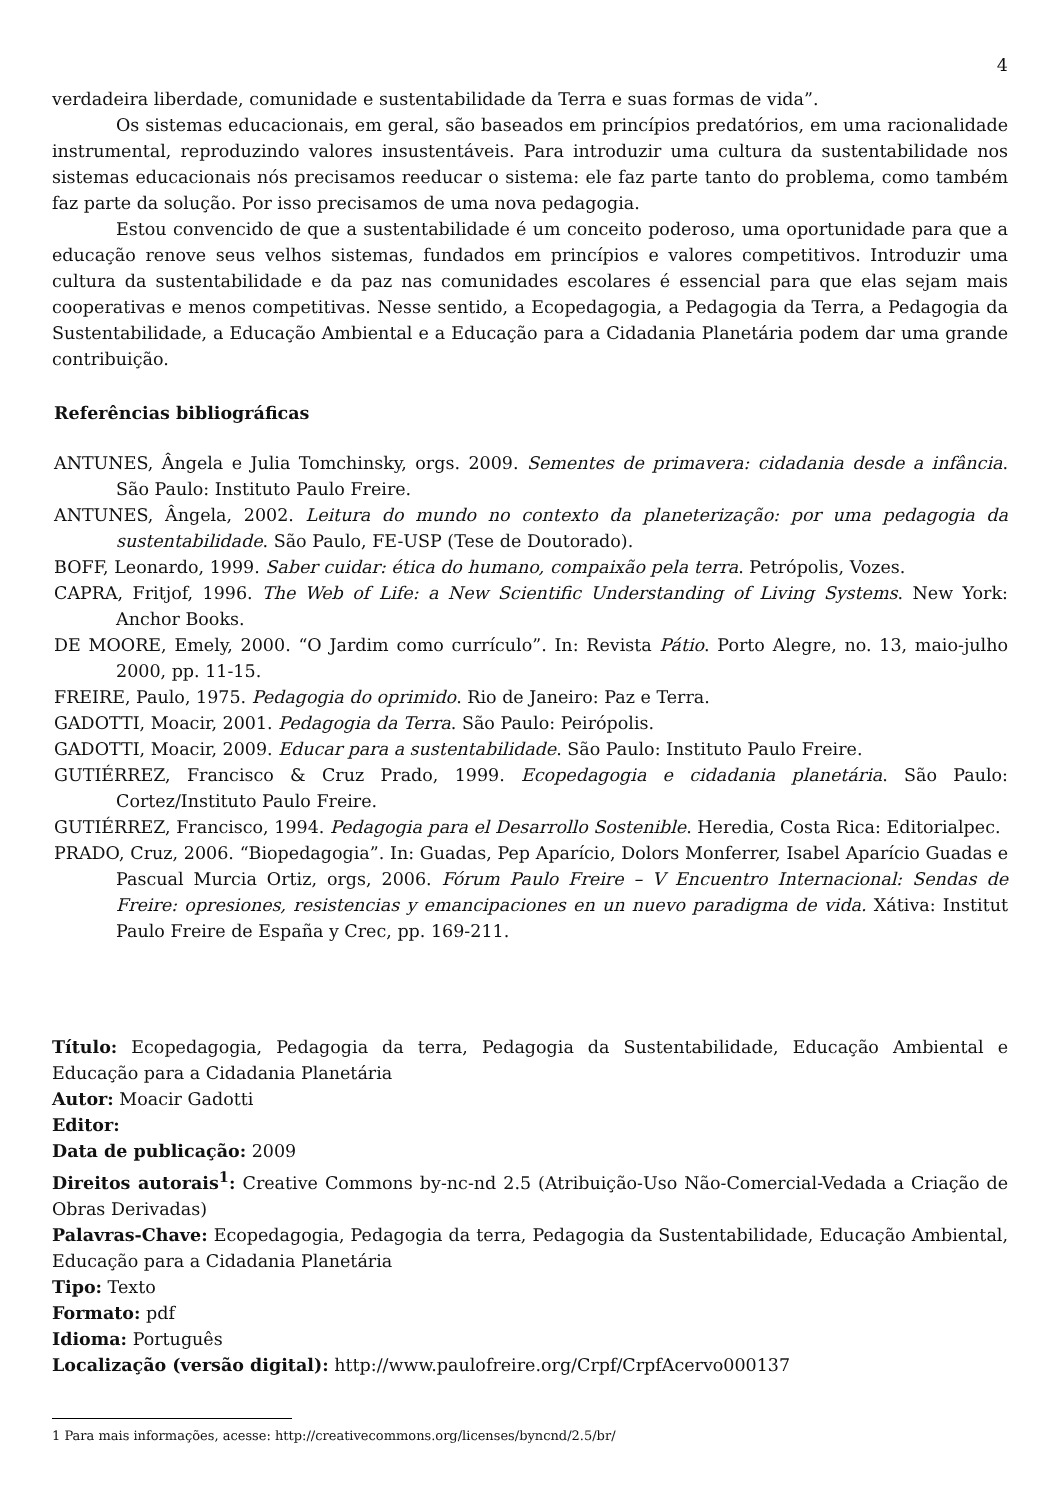4
verdadeira liberdade, comunidade e sustentabilidade da Terra e suas formas de vida”.
Os sistemas educacionais, em geral, são baseados em princípios predatórios, em uma racionalidade instrumental, reproduzindo valores insustentáveis. Para introduzir uma cultura da sustentabilidade nos sistemas educacionais nós precisamos reeducar o sistema: ele faz parte tanto do problema, como também faz parte da solução. Por isso precisamos de uma nova pedagogia.
Estou convencido de que a sustentabilidade é um conceito poderoso, uma oportunidade para que a educação renove seus velhos sistemas, fundados em princípios e valores competitivos. Introduzir uma cultura da sustentabilidade e da paz nas comunidades escolares é essencial para que elas sejam mais cooperativas e menos competitivas. Nesse sentido, a Ecopedagogia, a Pedagogia da Terra, a Pedagogia da Sustentabilidade, a Educação Ambiental e a Educação para a Cidadania Planetária podem dar uma grande contribuição.
Referências bibliográficas
ANTUNES, Ângela e Julia Tomchinsky, orgs. 2009. Sementes de primavera: cidadania desde a infância. São Paulo: Instituto Paulo Freire.
ANTUNES, Ângela, 2002. Leitura do mundo no contexto da planeterização: por uma pedagogia da sustentabilidade. São Paulo, FE-USP (Tese de Doutorado).
BOFF, Leonardo, 1999. Saber cuidar: ética do humano, compaixão pela terra. Petrópolis, Vozes.
CAPRA, Fritjof, 1996. The Web of Life: a New Scientific Understanding of Living Systems. New York: Anchor Books.
DE MOORE, Emely, 2000. “O Jardim como currículo”. In: Revista Pátio. Porto Alegre, no. 13, maio-julho 2000, pp. 11-15.
FREIRE, Paulo, 1975. Pedagogia do oprimido. Rio de Janeiro: Paz e Terra.
GADOTTI, Moacir, 2001. Pedagogia da Terra. São Paulo: Peirópolis.
GADOTTI, Moacir, 2009. Educar para a sustentabilidade. São Paulo: Instituto Paulo Freire.
GUTIÉRREZ, Francisco & Cruz Prado, 1999. Ecopedagogia e cidadania planetária. São Paulo: Cortez/Instituto Paulo Freire.
GUTIÉRREZ, Francisco, 1994. Pedagogia para el Desarrollo Sostenible. Heredia, Costa Rica: Editorialpec.
PRADO, Cruz, 2006. “Biopedagogia”. In: Guadas, Pep Aparício, Dolors Monferrer, Isabel Aparício Guadas e Pascual Murcia Ortiz, orgs, 2006. Fórum Paulo Freire – V Encuentro Internacional: Sendas de Freire: opresiones, resistencias y emancipaciones en un nuevo paradigma de vida. Xátiva: Institut Paulo Freire de España y Crec, pp. 169-211.
Título: Ecopedagogia, Pedagogia da terra, Pedagogia da Sustentabilidade, Educação Ambiental e Educação para a Cidadania Planetária
Autor: Moacir Gadotti
Editor:
Data de publicação: 2009
Direitos autorais<sup>1</sup>: Creative Commons by-nc-nd 2.5 (Atribuição-Uso Não-Comercial-Vedada a Criação de Obras Derivadas)
Palavras-Chave: Ecopedagogia, Pedagogia da terra, Pedagogia da Sustentabilidade, Educação Ambiental, Educação para a Cidadania Planetária
Tipo: Texto
Formato: pdf
Idioma: Português
Localização (versão digital): http://www.paulofreire.org/Crpf/CrpfAcervo000137
1 Para mais informações, acesse: http://creativecommons.org/licenses/byncnd/2.5/br/